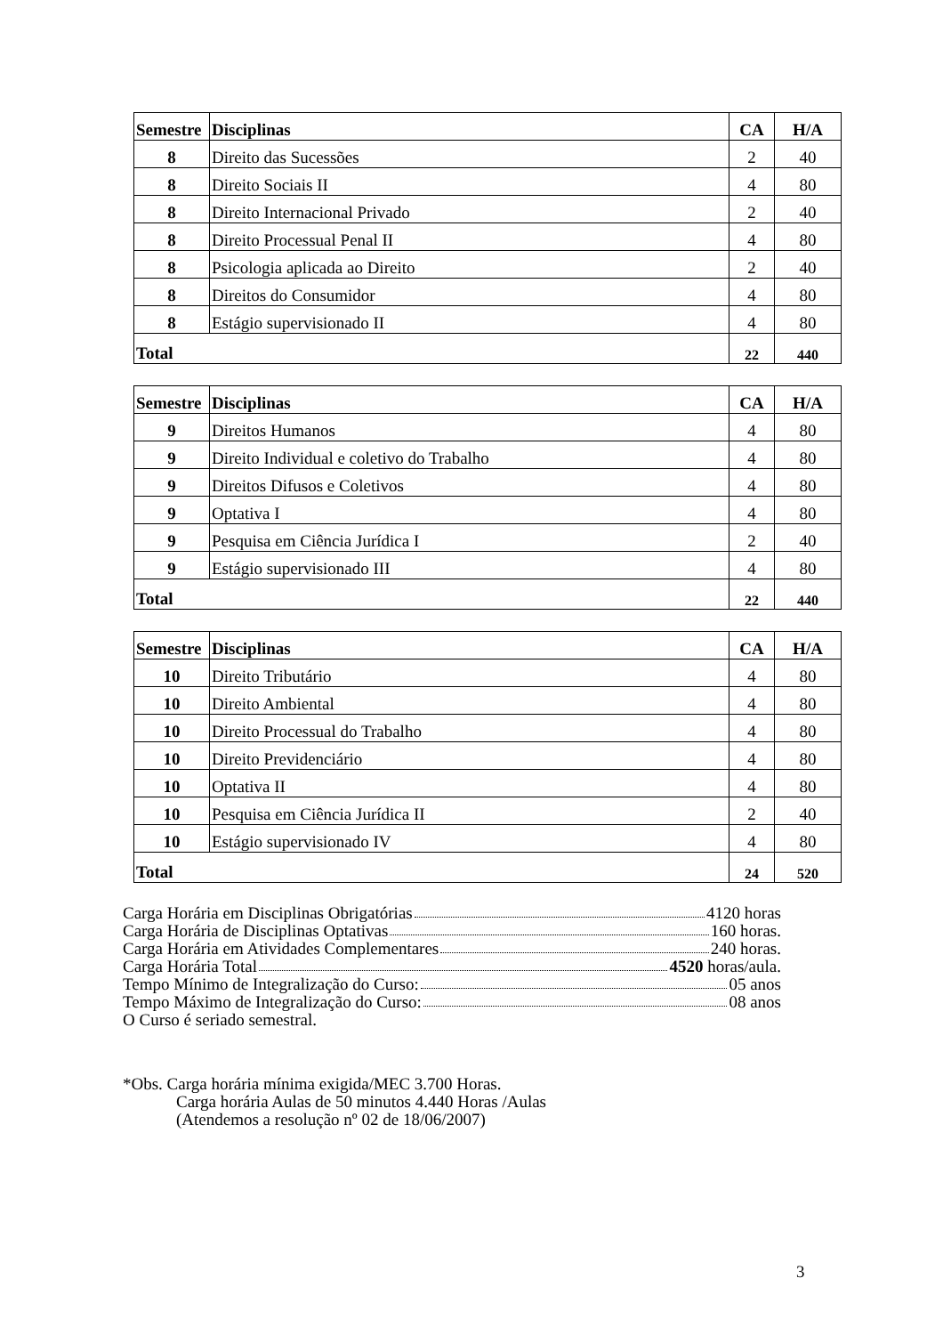| Semestre | Disciplinas | CA | H/A |
| --- | --- | --- | --- |
| 8 | Direito das Sucessões | 2 | 40 |
| 8 | Direito Sociais II | 4 | 80 |
| 8 | Direito Internacional Privado | 2 | 40 |
| 8 | Direito Processual Penal II | 4 | 80 |
| 8 | Psicologia aplicada ao Direito | 2 | 40 |
| 8 | Direitos do Consumidor | 4 | 80 |
| 8 | Estágio supervisionado II | 4 | 80 |
| Total | | 22 | 440 |
| Semestre | Disciplinas | CA | H/A |
| --- | --- | --- | --- |
| 9 | Direitos Humanos | 4 | 80 |
| 9 | Direito Individual e coletivo do Trabalho | 4 | 80 |
| 9 | Direitos Difusos e Coletivos | 4 | 80 |
| 9 | Optativa I | 4 | 80 |
| 9 | Pesquisa em Ciência Jurídica I | 2 | 40 |
| 9 | Estágio supervisionado III | 4 | 80 |
| Total | | 22 | 440 |
| Semestre | Disciplinas | CA | H/A |
| --- | --- | --- | --- |
| 10 | Direito Tributário | 4 | 80 |
| 10 | Direito Ambiental | 4 | 80 |
| 10 | Direito Processual do Trabalho | 4 | 80 |
| 10 | Direito Previdenciário | 4 | 80 |
| 10 | Optativa II | 4 | 80 |
| 10 | Pesquisa em Ciência Jurídica II | 2 | 40 |
| 10 | Estágio supervisionado IV | 4 | 80 |
| Total | | 24 | 520 |
Carga Horária em Disciplinas Obrigatórias 4120 horas
Carga Horária de Disciplinas Optativas 160 horas.
Carga Horária em Atividades Complementares 240 horas.
Carga Horária Total 4520 horas/aula.
Tempo Mínimo de Integralização do Curso: 05 anos
Tempo Máximo de Integralização do Curso: 08 anos
O Curso é seriado semestral.
*Obs. Carga horária mínima exigida/MEC 3.700 Horas.
Carga horária Aulas de 50 minutos 4.440 Horas /Aulas
(Atendemos a resolução nº 02 de 18/06/2007)
3